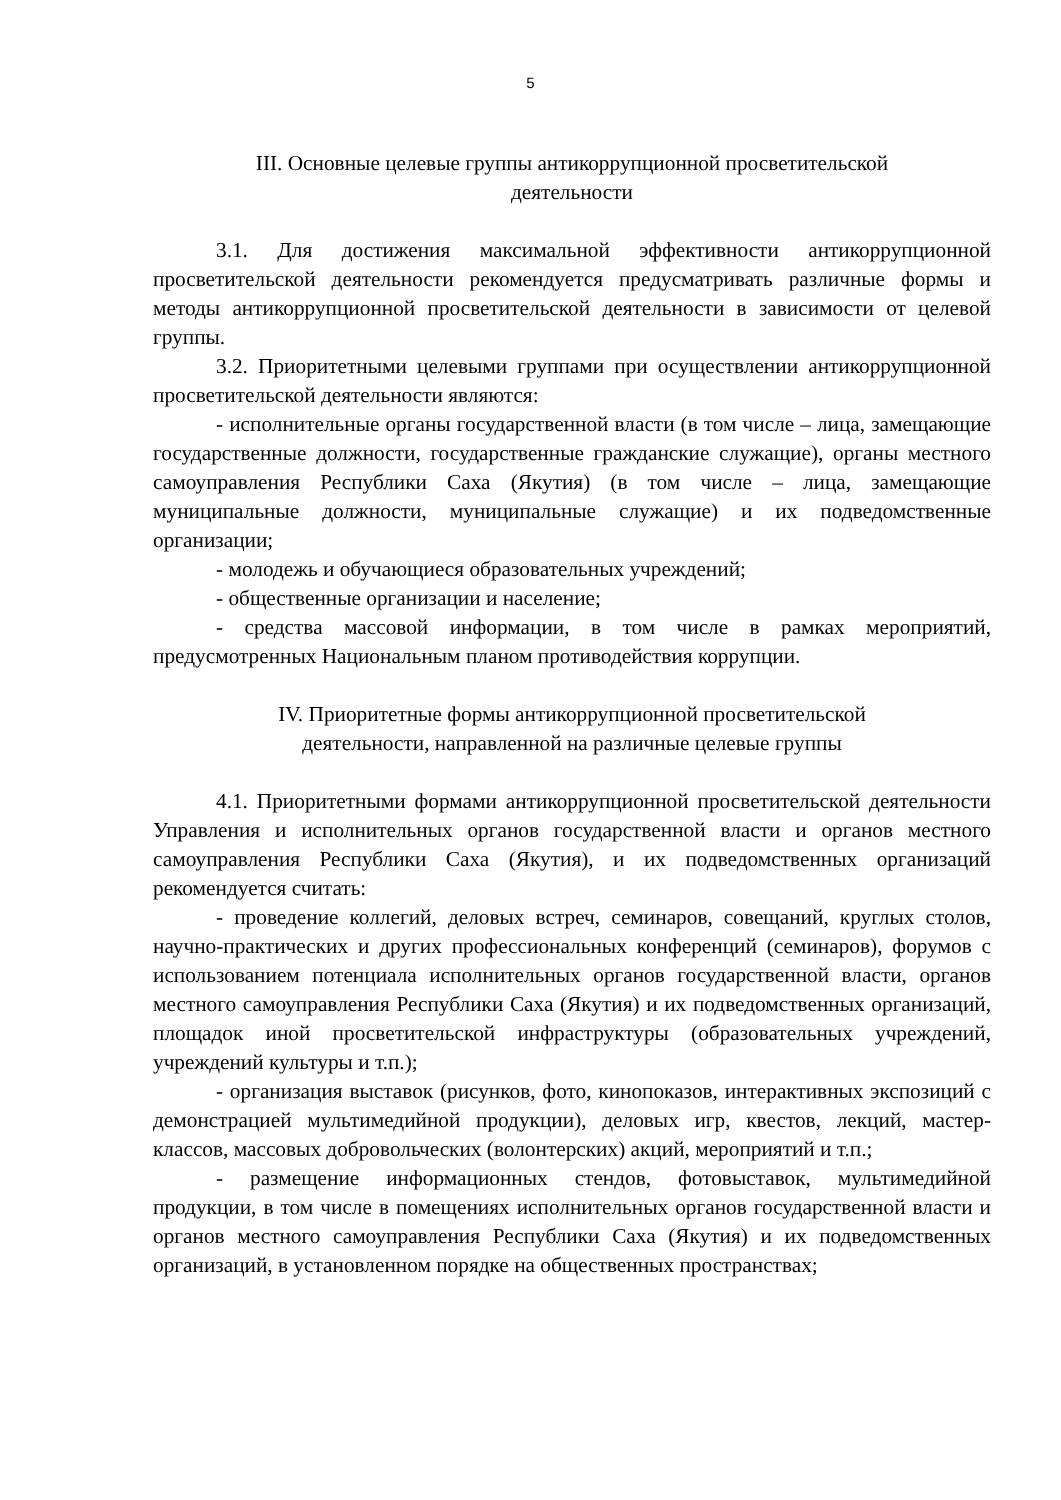5
III. Основные целевые группы антикоррупционной просветительской
деятельности
3.1. Для достижения максимальной эффективности антикоррупционной просветительской деятельности рекомендуется предусматривать различные формы и методы антикоррупционной просветительской деятельности в зависимости от целевой группы.
3.2. Приоритетными целевыми группами при осуществлении антикоррупционной просветительской деятельности являются:
- исполнительные органы государственной власти (в том числе – лица, замещающие государственные должности, государственные гражданские служащие), органы местного самоуправления Республики Саха (Якутия) (в том числе – лица, замещающие муниципальные должности, муниципальные служащие) и их подведомственные организации;
- молодежь и обучающиеся образовательных учреждений;
- общественные организации и население;
- средства массовой информации, в том числе в рамках мероприятий, предусмотренных Национальным планом противодействия коррупции.
IV. Приоритетные формы антикоррупционной просветительской
деятельности, направленной на различные целевые группы
4.1. Приоритетными формами антикоррупционной просветительской деятельности Управления и исполнительных органов государственной власти и органов местного самоуправления Республики Саха (Якутия), и их подведомственных организаций рекомендуется считать:
- проведение коллегий, деловых встреч, семинаров, совещаний, круглых столов, научно-практических и других профессиональных конференций (семинаров), форумов с использованием потенциала исполнительных органов государственной власти, органов местного самоуправления Республики Саха (Якутия) и их подведомственных организаций, площадок иной просветительской инфраструктуры (образовательных учреждений, учреждений культуры и т.п.);
- организация выставок (рисунков, фото, кинопоказов, интерактивных экспозиций с демонстрацией мультимедийной продукции), деловых игр, квестов, лекций, мастер-классов, массовых добровольческих (волонтерских) акций, мероприятий и т.п.;
- размещение информационных стендов, фотовыставок, мультимедийной продукции, в том числе в помещениях исполнительных органов государственной власти и органов местного самоуправления Республики Саха (Якутия) и их подведомственных организаций, в установленном порядке на общественных пространствах;